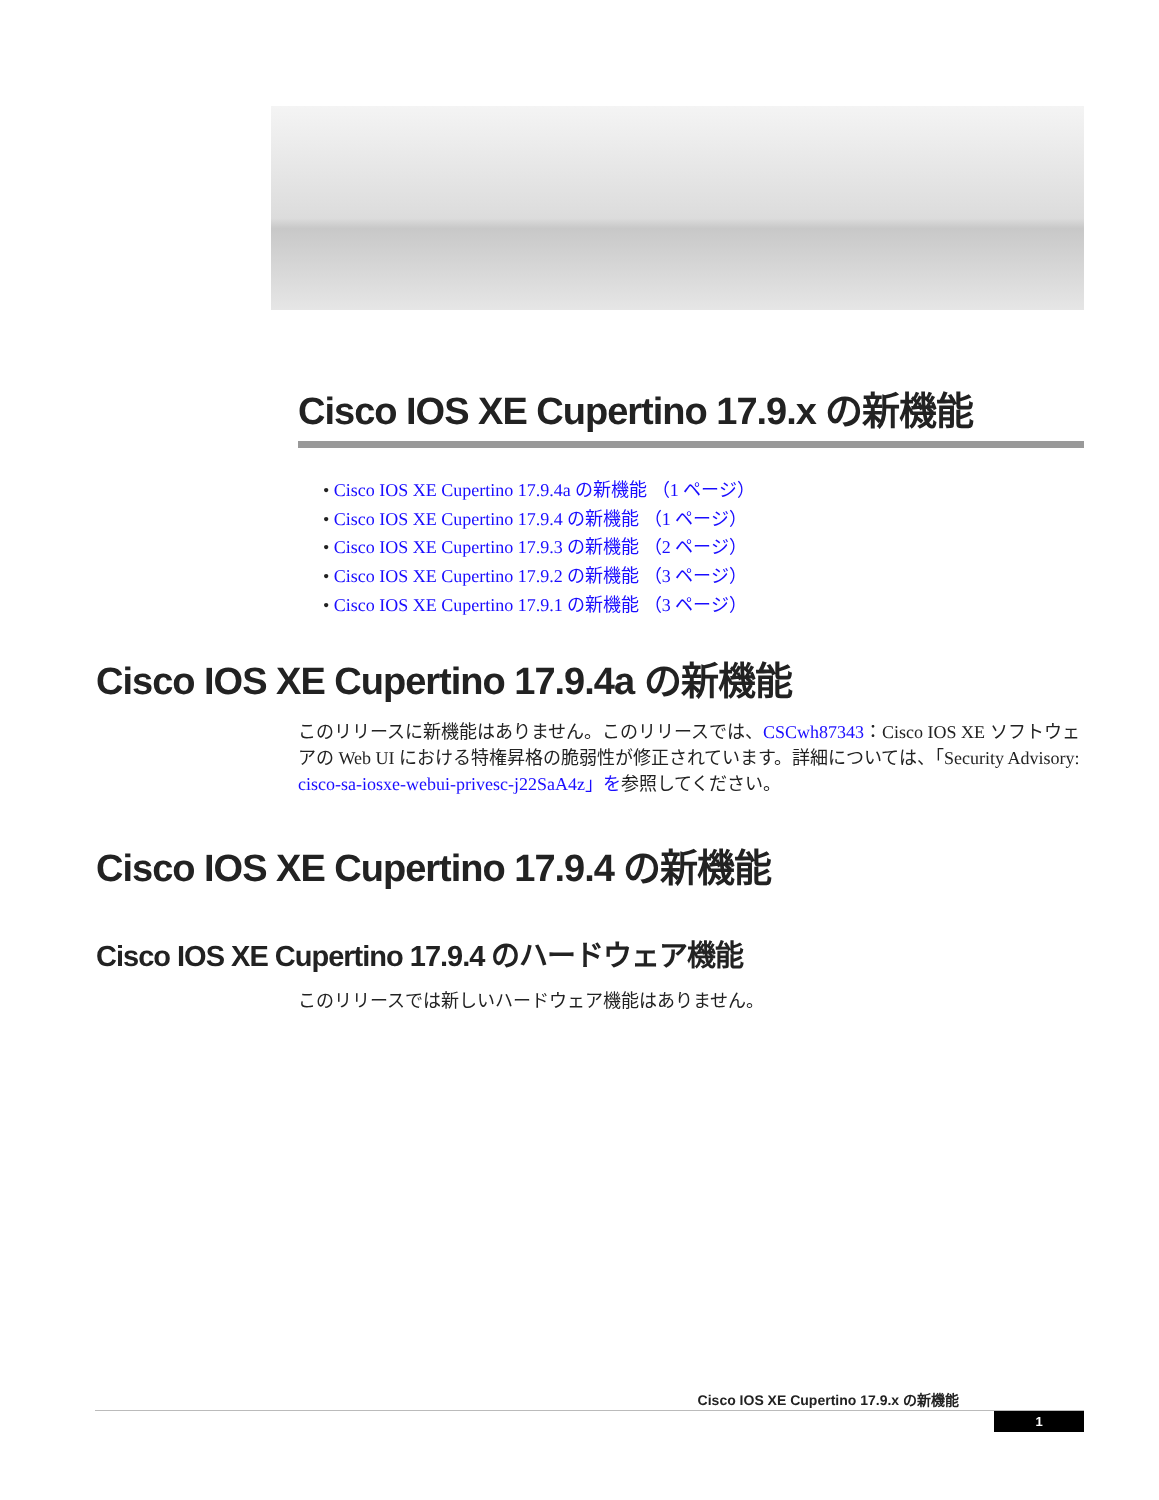Cisco IOS XE Cupertino 17.9.x の新機能
• Cisco IOS XE Cupertino 17.9.4a の新機能 （1 ページ）
• Cisco IOS XE Cupertino 17.9.4 の新機能 （1 ページ）
• Cisco IOS XE Cupertino 17.9.3 の新機能 （2 ページ）
• Cisco IOS XE Cupertino 17.9.2 の新機能 （3 ページ）
• Cisco IOS XE Cupertino 17.9.1 の新機能 （3 ページ）
Cisco IOS XE Cupertino 17.9.4a の新機能
このリリースに新機能はありません。このリリースでは、CSCwh87343：Cisco IOS XE ソフトウェアの Web UI における特権昇格の脆弱性が修正されています。詳細については、「Security Advisory: cisco-sa-iosxe-webui-privesc-j22SaA4z」を参照してください。
Cisco IOS XE Cupertino 17.9.4 の新機能
Cisco IOS XE Cupertino 17.9.4 のハードウェア機能
このリリースでは新しいハードウェア機能はありません。
Cisco IOS XE Cupertino 17.9.x の新機能
1